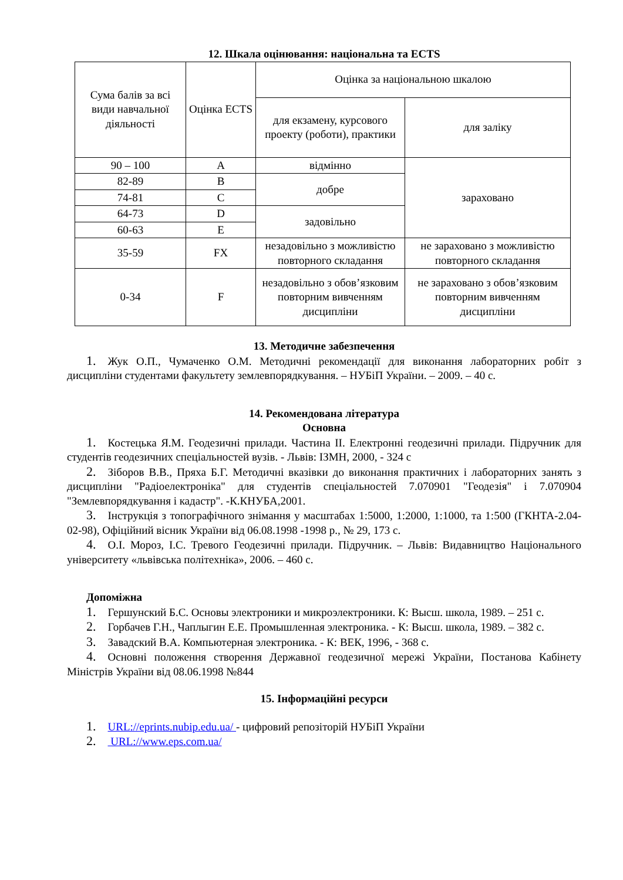12. Шкала оцінювання: національна та ECTS
| Сума балів за всі види навчальної діяльності | Оцінка ECTS | Оцінка за національною шкалою | |
| | | для екзамену, курсового проекту (роботи), практики | для заліку |
| 90 – 100 | A | відмінно | зараховано |
| 82-89 | B | добре | |
| 74-81 | C | | |
| 64-73 | D | задовільно | |
| 60-63 | E | | |
| 35-59 | FX | незадовільно з можливістю повторного складання | не зараховано з можливістю повторного складання |
| 0-34 | F | незадовільно з обов’язковим повторним вивченням дисципліни | не зараховано з обов’язковим повторним вивченням дисципліни |
13. Методичне забезпечення
1. Жук О.П., Чумаченко О.М. Методичні рекомендації для виконання лабораторних робіт з дисципліни студентами факультету землевпорядкування. – НУБіП України. – 2009. – 40 с.
14. Рекомендована література
Основна
1. Костецька Я.М. Геодезичні прилади. Частина ІІ. Електронні геодезичні прилади. Підручник для студентів геодезичних спеціальностей вузів. - Львів: ІЗМН, 2000, - 324 с
2. Зіборов В.В., Пряха Б.Г. Методичні вказівки до виконання практичних і лабораторних занять з дисципліни "Радіоелектроніка" для студентів спеціальностей 7.070901 "Геодезія" і 7.070904 "Землевпорядкування і кадастр". -К.КНУБА,2001.
3. Інструкція з топографічного знімання у масштабах 1:5000, 1:2000, 1:1000, та 1:500 (ГКНТА-2.04-02-98), Офіційний вісник України від 06.08.1998 -1998 р., № 29, 173 с.
4. О.І. Мороз, І.С. Тревого Геодезичні прилади. Підручник. – Львів: Видавництво Національного університету «львівська політехніка», 2006. – 460 с.
Допоміжна
1. Гершунский Б.С. Основы электроники и микроэлектроники. К: Высш. школа, 1989. – 251 с.
2. Горбачев Г.Н., Чаплыгин Е.Е. Промышленная электроника. - К: Высш. школа, 1989. – 382 с.
3. Завадский В.А. Компьютерная электроника. - К: ВЕК, 1996, - 368 с.
4. Основні положення створення Державної геодезичної мережі України, Постанова Кабінету Міністрів України від 08.06.1998 №844
15. Інформаційні ресурси
1. URL://eprints.nubip.edu.ua/ - цифровий репозіторій НУБіП України
2. URL://www.eps.com.ua/